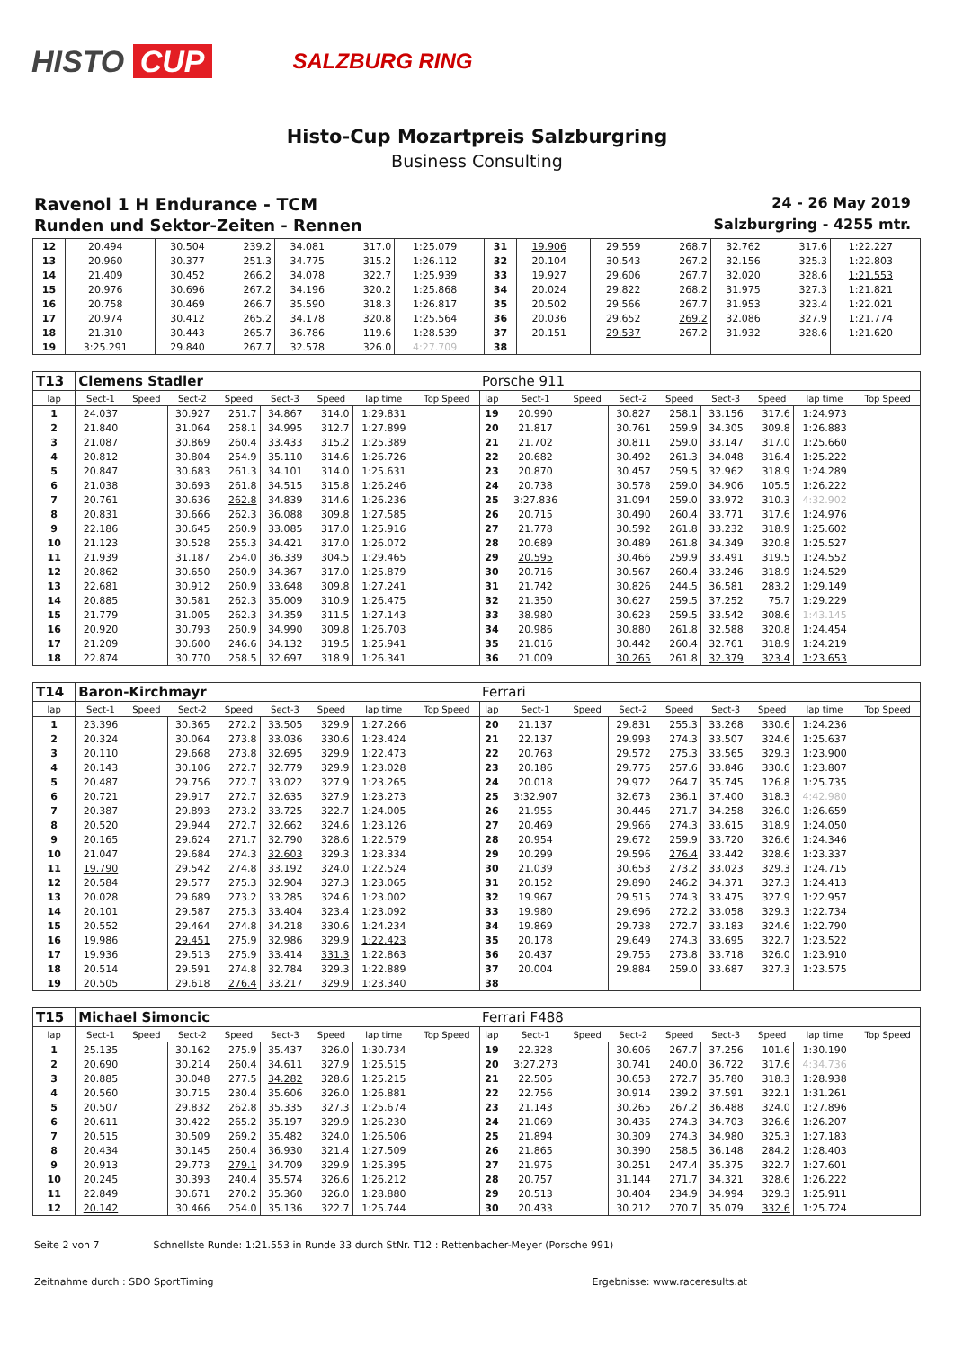HISTO CUP
SALZBURG RING
Histo-Cup Mozartpreis Salzburgring
Business Consulting
Ravenol 1 H Endurance - TCM
24 - 26 May 2019
Runden und Sektor-Zeiten - Rennen
Salzburgring - 4255 mtr.
| 12 | 20.494 | | 30.504 | 239.2 | 34.081 | 317.0 | 1:25.079 | | 31 | 19.906 | | 29.559 | 268.7 | 32.762 | 317.6 | 1:22.227 | |
| 13 | 20.960 | | 30.377 | 251.3 | 34.775 | 315.2 | 1:26.112 | | 32 | 20.104 | | 30.543 | 267.2 | 32.156 | 325.3 | 1:22.803 | |
| 14 | 21.409 | | 30.452 | 266.2 | 34.078 | 322.7 | 1:25.939 | | 33 | 19.927 | | 29.606 | 267.7 | 32.020 | 328.6 | 1:21.553 | |
| 15 | 20.976 | | 30.696 | 267.2 | 34.196 | 320.2 | 1:25.868 | | 34 | 20.024 | | 29.822 | 268.2 | 31.975 | 327.3 | 1:21.821 | |
| 16 | 20.758 | | 30.469 | 266.7 | 35.590 | 318.3 | 1:26.817 | | 35 | 20.502 | | 29.566 | 267.7 | 31.953 | 323.4 | 1:22.021 | |
| 17 | 20.974 | | 30.412 | 265.2 | 34.178 | 320.8 | 1:25.564 | | 36 | 20.036 | | 29.652 | 269.2 | 32.086 | 327.9 | 1:21.774 | |
| 18 | 21.310 | | 30.443 | 265.7 | 36.786 | 119.6 | 1:28.539 | | 37 | 20.151 | | 29.537 | 267.2 | 31.932 | 328.6 | 1:21.620 | |
| 19 | 3:25.291 | | 29.840 | 267.7 | 32.578 | 326.0 | 4:27.709 | | 38 | | | | | | | | |
| T13 | Clemens Stadler | | | | | | | | Porsche 911 | | | | | | | | |
| lap | Sect-1 | Speed | Sect-2 | Speed | Sect-3 | Speed | lap time | Top Speed | lap | Sect-1 | Speed | Sect-2 | Speed | Sect-3 | Speed | lap time | Top Speed |
| 1 | 24.037 | | 30.927 | 251.7 | 34.867 | 314.0 | 1:29.831 | | 19 | 20.990 | | 30.827 | 258.1 | 33.156 | 317.6 | 1:24.973 | |
| 2 | 21.840 | | 31.064 | 258.1 | 34.995 | 312.7 | 1:27.899 | | 20 | 21.817 | | 30.761 | 259.9 | 34.305 | 309.8 | 1:26.883 | |
| 3 | 21.087 | | 30.869 | 260.4 | 33.433 | 315.2 | 1:25.389 | | 21 | 21.702 | | 30.811 | 259.0 | 33.147 | 317.0 | 1:25.660 | |
| 4 | 20.812 | | 30.804 | 254.9 | 35.110 | 314.6 | 1:26.726 | | 22 | 20.682 | | 30.492 | 261.3 | 34.048 | 316.4 | 1:25.222 | |
| 5 | 20.847 | | 30.683 | 261.3 | 34.101 | 314.0 | 1:25.631 | | 23 | 20.870 | | 30.457 | 259.5 | 32.962 | 318.9 | 1:24.289 | |
| 6 | 21.038 | | 30.693 | 261.8 | 34.515 | 315.8 | 1:26.246 | | 24 | 20.738 | | 30.578 | 259.0 | 34.906 | 105.5 | 1:26.222 | |
| 7 | 20.761 | | 30.636 | 262.8 | 34.839 | 314.6 | 1:26.236 | | 25 | 3:27.836 | | 31.094 | 259.0 | 33.972 | 310.3 | 4:32.902 | |
| 8 | 20.831 | | 30.666 | 262.3 | 36.088 | 309.8 | 1:27.585 | | 26 | 20.715 | | 30.490 | 260.4 | 33.771 | 317.6 | 1:24.976 | |
| 9 | 22.186 | | 30.645 | 260.9 | 33.085 | 317.0 | 1:25.916 | | 27 | 21.778 | | 30.592 | 261.8 | 33.232 | 318.9 | 1:25.602 | |
| 10 | 21.123 | | 30.528 | 255.3 | 34.421 | 317.0 | 1:26.072 | | 28 | 20.689 | | 30.489 | 261.8 | 34.349 | 320.8 | 1:25.527 | |
| 11 | 21.939 | | 31.187 | 254.0 | 36.339 | 304.5 | 1:29.465 | | 29 | 20.595 | | 30.466 | 259.9 | 33.491 | 319.5 | 1:24.552 | |
| 12 | 20.862 | | 30.650 | 260.9 | 34.367 | 317.0 | 1:25.879 | | 30 | 20.716 | | 30.567 | 260.4 | 33.246 | 318.9 | 1:24.529 | |
| 13 | 22.681 | | 30.912 | 260.9 | 33.648 | 309.8 | 1:27.241 | | 31 | 21.742 | | 30.826 | 244.5 | 36.581 | 283.2 | 1:29.149 | |
| 14 | 20.885 | | 30.581 | 262.3 | 35.009 | 310.9 | 1:26.475 | | 32 | 21.350 | | 30.627 | 259.5 | 37.252 | 75.7 | 1:29.229 | |
| 15 | 21.779 | | 31.005 | 262.3 | 34.359 | 311.5 | 1:27.143 | | 33 | 38.980 | | 30.623 | 259.5 | 33.542 | 308.6 | 1:43.145 | |
| 16 | 20.920 | | 30.793 | 260.9 | 34.990 | 309.8 | 1:26.703 | | 34 | 20.986 | | 30.880 | 261.8 | 32.588 | 320.8 | 1:24.454 | |
| 17 | 21.209 | | 30.600 | 246.6 | 34.132 | 319.5 | 1:25.941 | | 35 | 21.016 | | 30.442 | 260.4 | 32.761 | 318.9 | 1:24.219 | |
| 18 | 22.874 | | 30.770 | 258.5 | 32.697 | 318.9 | 1:26.341 | | 36 | 21.009 | | 30.265 | 261.8 | 32.379 | 323.4 | 1:23.653 | |
| T14 | Baron-Kirchmayr | | | | | | | | Ferrari | | | | | | | | |
| lap | Sect-1 | Speed | Sect-2 | Speed | Sect-3 | Speed | lap time | Top Speed | lap | Sect-1 | Speed | Sect-2 | Speed | Sect-3 | Speed | lap time | Top Speed |
| 1 | 23.396 | | 30.365 | 272.2 | 33.505 | 329.9 | 1:27.266 | | 20 | 21.137 | | 29.831 | 255.3 | 33.268 | 330.6 | 1:24.236 | |
| 2 | 20.324 | | 30.064 | 273.8 | 33.036 | 330.6 | 1:23.424 | | 21 | 22.137 | | 29.993 | 274.3 | 33.507 | 324.6 | 1:25.637 | |
| 3 | 20.110 | | 29.668 | 273.8 | 32.695 | 329.9 | 1:22.473 | | 22 | 20.763 | | 29.572 | 275.3 | 33.565 | 329.3 | 1:23.900 | |
| 4 | 20.143 | | 30.106 | 272.7 | 32.779 | 329.9 | 1:23.028 | | 23 | 20.186 | | 29.775 | 257.6 | 33.846 | 330.6 | 1:23.807 | |
| 5 | 20.487 | | 29.756 | 272.7 | 33.022 | 327.9 | 1:23.265 | | 24 | 20.018 | | 29.972 | 264.7 | 35.745 | 126.8 | 1:25.735 | |
| 6 | 20.721 | | 29.917 | 272.7 | 32.635 | 327.9 | 1:23.273 | | 25 | 3:32.907 | | 32.673 | 236.1 | 37.400 | 318.3 | 4:42.980 | |
| 7 | 20.387 | | 29.893 | 273.2 | 33.725 | 322.7 | 1:24.005 | | 26 | 21.955 | | 30.446 | 271.7 | 34.258 | 326.0 | 1:26.659 | |
| 8 | 20.520 | | 29.944 | 272.7 | 32.662 | 324.6 | 1:23.126 | | 27 | 20.469 | | 29.966 | 274.3 | 33.615 | 318.9 | 1:24.050 | |
| 9 | 20.165 | | 29.624 | 271.7 | 32.790 | 328.6 | 1:22.579 | | 28 | 20.954 | | 29.672 | 259.9 | 33.720 | 326.6 | 1:24.346 | |
| 10 | 21.047 | | 29.684 | 274.3 | 32.603 | 329.3 | 1:23.334 | | 29 | 20.299 | | 29.596 | 276.4 | 33.442 | 328.6 | 1:23.337 | |
| 11 | 19.790 | | 29.542 | 274.8 | 33.192 | 324.0 | 1:22.524 | | 30 | 21.039 | | 30.653 | 273.2 | 33.023 | 329.3 | 1:24.715 | |
| 12 | 20.584 | | 29.577 | 275.3 | 32.904 | 327.3 | 1:23.065 | | 31 | 20.152 | | 29.890 | 246.2 | 34.371 | 327.3 | 1:24.413 | |
| 13 | 20.028 | | 29.689 | 273.2 | 33.285 | 324.6 | 1:23.002 | | 32 | 19.967 | | 29.515 | 274.3 | 33.475 | 327.9 | 1:22.957 | |
| 14 | 20.101 | | 29.587 | 275.3 | 33.404 | 323.4 | 1:23.092 | | 33 | 19.980 | | 29.696 | 272.2 | 33.058 | 329.3 | 1:22.734 | |
| 15 | 20.552 | | 29.464 | 274.8 | 34.218 | 330.6 | 1:24.234 | | 34 | 19.869 | | 29.738 | 272.7 | 33.183 | 324.6 | 1:22.790 | |
| 16 | 19.986 | | 29.451 | 275.9 | 32.986 | 329.9 | 1:22.423 | | 35 | 20.178 | | 29.649 | 274.3 | 33.695 | 322.7 | 1:23.522 | |
| 17 | 19.936 | | 29.513 | 275.9 | 33.414 | 331.3 | 1:22.863 | | 36 | 20.437 | | 29.755 | 273.8 | 33.718 | 326.0 | 1:23.910 | |
| 18 | 20.514 | | 29.591 | 274.8 | 32.784 | 329.3 | 1:22.889 | | 37 | 20.004 | | 29.884 | 259.0 | 33.687 | 327.3 | 1:23.575 | |
| 19 | 20.505 | | 29.618 | 276.4 | 33.217 | 329.9 | 1:23.340 | | 38 | | | | | | | | |
| T15 | Michael Simoncic | | | | | | | | Ferrari F488 | | | | | | | | |
| lap | Sect-1 | Speed | Sect-2 | Speed | Sect-3 | Speed | lap time | Top Speed | lap | Sect-1 | Speed | Sect-2 | Speed | Sect-3 | Speed | lap time | Top Speed |
| 1 | 25.135 | | 30.162 | 275.9 | 35.437 | 326.0 | 1:30.734 | | 19 | 22.328 | | 30.606 | 267.7 | 37.256 | 101.6 | 1:30.190 | |
| 2 | 20.690 | | 30.214 | 260.4 | 34.611 | 327.9 | 1:25.515 | | 20 | 3:27.273 | | 30.741 | 240.0 | 36.722 | 317.6 | 4:34.736 | |
| 3 | 20.885 | | 30.048 | 277.5 | 34.282 | 328.6 | 1:25.215 | | 21 | 22.505 | | 30.653 | 272.7 | 35.780 | 318.3 | 1:28.938 | |
| 4 | 20.560 | | 30.715 | 230.4 | 35.606 | 326.0 | 1:26.881 | | 22 | 22.756 | | 30.914 | 239.2 | 37.591 | 322.1 | 1:31.261 | |
| 5 | 20.507 | | 29.832 | 262.8 | 35.335 | 327.3 | 1:25.674 | | 23 | 21.143 | | 30.265 | 267.2 | 36.488 | 324.0 | 1:27.896 | |
| 6 | 20.611 | | 30.422 | 265.2 | 35.197 | 329.9 | 1:26.230 | | 24 | 21.069 | | 30.435 | 274.3 | 34.703 | 326.6 | 1:26.207 | |
| 7 | 20.515 | | 30.509 | 269.2 | 35.482 | 324.0 | 1:26.506 | | 25 | 21.894 | | 30.309 | 274.3 | 34.980 | 325.3 | 1:27.183 | |
| 8 | 20.434 | | 30.145 | 260.4 | 36.930 | 321.4 | 1:27.509 | | 26 | 21.865 | | 30.390 | 258.5 | 36.148 | 284.2 | 1:28.403 | |
| 9 | 20.913 | | 29.773 | 279.1 | 34.709 | 329.9 | 1:25.395 | | 27 | 21.975 | | 30.251 | 247.4 | 35.375 | 322.7 | 1:27.601 | |
| 10 | 20.245 | | 30.393 | 240.4 | 35.574 | 326.6 | 1:26.212 | | 28 | 20.757 | | 31.144 | 271.7 | 34.321 | 328.6 | 1:26.222 | |
| 11 | 22.849 | | 30.671 | 270.2 | 35.360 | 326.0 | 1:28.880 | | 29 | 20.513 | | 30.404 | 234.9 | 34.994 | 329.3 | 1:25.911 | |
| 12 | 20.142 | | 30.466 | 254.0 | 35.136 | 322.7 | 1:25.744 | | 30 | 20.433 | | 30.212 | 270.7 | 35.079 | 332.6 | 1:25.724 | |
Seite 2 von 7 Schnellste Runde: 1:21.553 in Runde 33 durch StNr. T12 : Rettenbacher-Meyer (Porsche 991)
Zeitnahme durch : SDO SportTiming Ergebnisse: www.raceresults.at